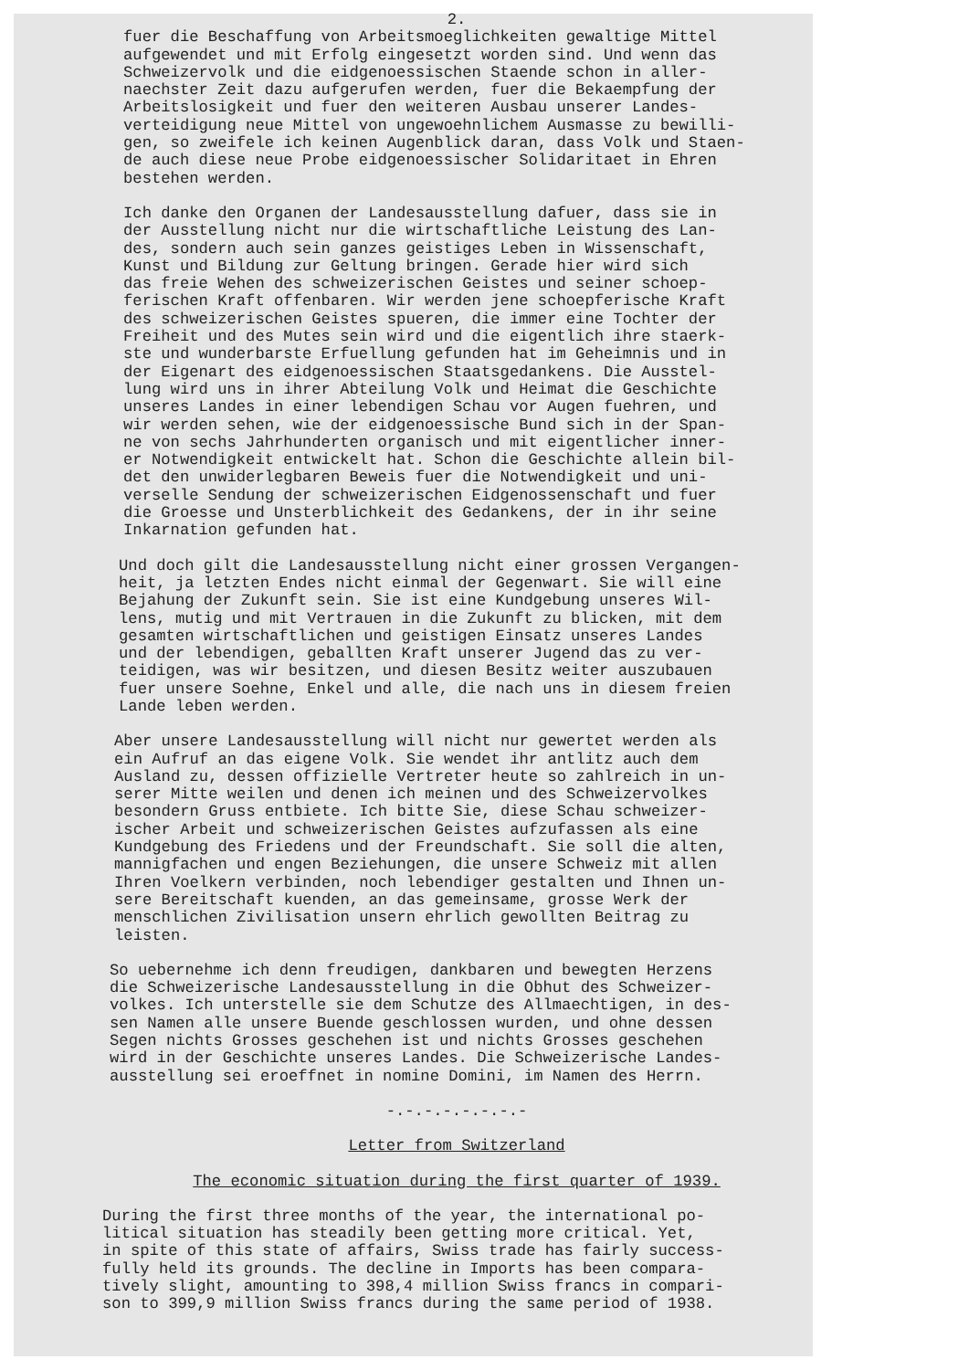2.
fuer die Beschaffung von Arbeitsmoeglichkeiten gewaltige Mittel aufgewendet und mit Erfolg eingesetzt worden sind. Und wenn das Schweizervolk und die eidgenoessischen Staende schon in aller- naechster Zeit dazu aufgerufen werden, fuer die Bekaempfung der Arbeitslosigkeit und fuer den weiteren Ausbau unserer Landes- verteidigung neue Mittel von ungewoehnlichem Ausmasse zu bewilli- gen, so zweifele ich keinen Augenblick daran, dass Volk und Staen- de auch diese neue Probe eidgenoessischer Solidaritaet in Ehren bestehen werden.
Ich danke den Organen der Landesausstellung dafuer, dass sie in der Ausstellung nicht nur die wirtschaftliche Leistung des Lan- des, sondern auch sein ganzes geistiges Leben in Wissenschaft, Kunst und Bildung zur Geltung bringen. Gerade hier wird sich das freie Wehen des schweizerischen Geistes und seiner schoep- ferischen Kraft offenbaren. Wir werden jene schoepferische Kraft des schweizerischen Geistes spueren, die immer eine Tochter der Freiheit und des Mutes sein wird und die eigentlich ihre staerk- ste und wunderbarste Erfuellung gefunden hat im Geheimnis und in der Eigenart des eidgenoessischen Staatsgedankens. Die Ausstel- lung wird uns in ihrer Abteilung Volk und Heimat die Geschichte unseres Landes in einer lebendigen Schau vor Augen fuehren, und wir werden sehen, wie der eidgenoessische Bund sich in der Span- ne von sechs Jahrhunderten organisch und mit eigentlicher inner- er Notwendigkeit entwickelt hat. Schon die Geschichte allein bil- det den unwiderlegbaren Beweis fuer die Notwendigkeit und uni- verselle Sendung der schweizerischen Eidgenossenschaft und fuer die Groesse und Unsterblichkeit des Gedankens, der in ihr seine Inkarnation gefunden hat.
Und doch gilt die Landesausstellung nicht einer grossen Vergangen- heit, ja letzten Endes nicht einmal der Gegenwart. Sie will eine Bejahung der Zukunft sein. Sie ist eine Kundgebung unseres Wil- lens, mutig und mit Vertrauen in die Zukunft zu blicken, mit dem gesamten wirtschaftlichen und geistigen Einsatz unseres Landes und der lebendigen, geballten Kraft unserer Jugend das zu ver- teidigen, was wir besitzen, und diesen Besitz weiter auszubauen fuer unsere Soehne, Enkel und alle, die nach uns in diesem freien Lande leben werden.
Aber unsere Landesausstellung will nicht nur gewertet werden als ein Aufruf an das eigene Volk. Sie wendet ihr antlitz auch dem Ausland zu, dessen offizielle Vertreter heute so zahlreich in un- serer Mitte weilen und denen ich meinen und des Schweizervolkes besondern Gruss entbiete. Ich bitte Sie, diese Schau schweizer- ischer Arbeit und schweizerischen Geistes aufzufassen als eine Kundgebung des Friedens und der Freundschaft. Sie soll die alten, mannigfachen und engen Beziehungen, die unsere Schweiz mit allen Ihren Voelkern verbinden, noch lebendiger gestalten und Ihnen un- sere Bereitschaft kuenden, an das gemeinsame, grosse Werk der menschlichen Zivilisation unsern ehrlich gewollten Beitrag zu leisten.
So uebernehme ich denn freudigen, dankbaren und bewegten Herzens die Schweizerische Landesausstellung in die Obhut des Schweizer- volkes. Ich unterstelle sie dem Schutze des Allmaechtigen, in des- sen Namen alle unsere Buende geschlossen wurden, und ohne dessen Segen nichts Grosses geschehen ist und nichts Grosses geschehen wird in der Geschichte unseres Landes. Die Schweizerische Landes- ausstellung sei eroeffnet in nomine Domini, im Namen des Herrn.
-.-.-.-.-.-.-.-
Letter from Switzerland
The economic situation during the first quarter of 1939.
During the first three months of the year, the international po- litical situation has steadily been getting more critical. Yet, in spite of this state of affairs, Swiss trade has fairly success- fully held its grounds. The decline in Imports has been compara- tively slight, amounting to 398,4 million Swiss francs in compari- son to 399,9 million Swiss francs during the same period of 1938.